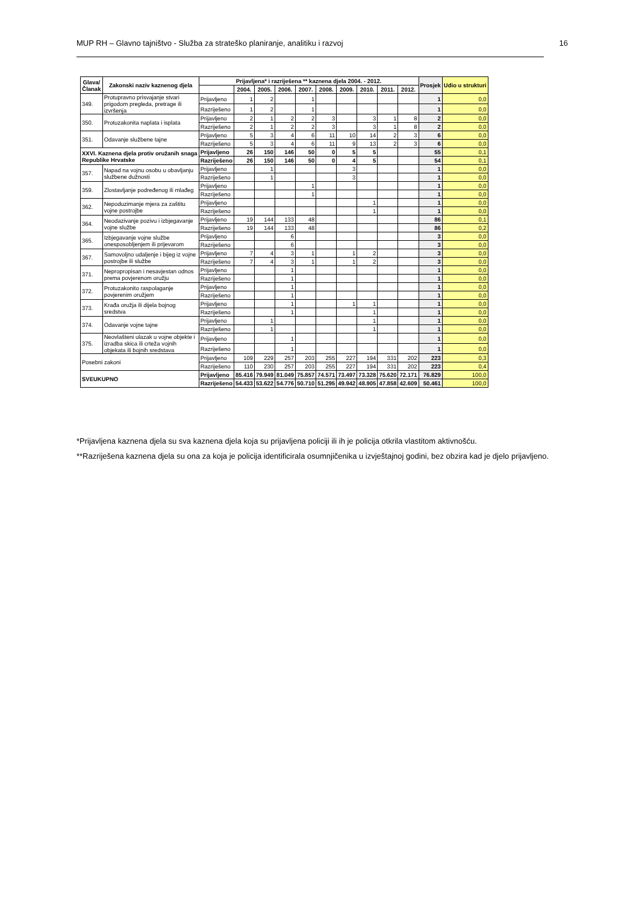MUP RH – Glavno tajništvo - Služba za strateško planiranje, analitiku i razvoj 16
| Glava/ Članak | Zakonski naziv kaznenog djela | Prijavljena* i razriješena ** kaznena djela 2004. - 2012. | | | | | | | | | | Prosjek | Udio u strukturi |
| --- | --- | --- | --- | --- | --- | --- | --- | --- | --- | --- | --- | --- | --- |
| | | | 2004. | 2005. | 2006. | 2007. | 2008. | 2009. | 2010. | 2011. | 2012. | | |
| 349. | Protupravno prisvajanje stvari prigodom pregleda, pretrage ili izvršenja | Prijavljeno | 1 | 2 | | 1 | | | | | | 1 | 0,0 |
| | | Razriješeno | 1 | 2 | | 1 | | | | | | 1 | 0,0 |
| 350. | Protuzakonita naplata i isplata | Prijavljeno | 2 | 1 | 2 | 2 | 3 | | 3 | 1 | 8 | 2 | 0,0 |
| | | Razriješeno | 2 | 1 | 2 | 2 | 3 | | 3 | 1 | 8 | 2 | 0,0 |
| 351. | Odavanje službene tajne | Prijavljeno | 5 | 3 | 4 | 6 | 11 | 10 | 14 | 2 | 3 | 6 | 0,0 |
| | | Razriješeno | 5 | 3 | 4 | 6 | 11 | 9 | 13 | 2 | 3 | 6 | 0,0 |
| XXVI. Kaznena djela protiv oružanih snaga Republike Hrvatske | | Prijavljeno | 26 | 150 | 146 | 50 | 0 | 5 | 5 | | | 55 | 0,1 |
| | | Razriješeno | 26 | 150 | 146 | 50 | 0 | 4 | 5 | | | 54 | 0,1 |
| 357. | Napad na vojnu osobu u obavljanju službene dužnosti | Prijavljeno | | 1 | | | | 3 | | | | 1 | 0,0 |
| | | Razriješeno | | 1 | | | | 3 | | | | 1 | 0,0 |
| 359. | Zlostavljanje podređenog ili mlađeg | Prijavljeno | | | | 1 | | | | | | 1 | 0,0 |
| | | Razriješeno | | | | 1 | | | | | | 1 | 0,0 |
| 362. | Nepoduzimanje mjera za zaštitu vojne postrojbe | Prijavljeno | | | | | | | 1 | | | 1 | 0,0 |
| | | Razriješeno | | | | | | | 1 | | | 1 | 0,0 |
| 364. | Neodazivanje pozivu i izbjegavanje vojne službe | Prijavljeno | 19 | 144 | 133 | 48 | | | | | | 86 | 0,1 |
| | | Razriješeno | 19 | 144 | 133 | 48 | | | | | | 86 | 0,2 |
| 365. | Izbjegavanje vojne službe onesposobljenjem ili prijevarom | Prijavljeno | | | 6 | | | | | | | 3 | 0,0 |
| | | Razriješeno | | | 6 | | | | | | | 3 | 0,0 |
| 367. | Samovoljno udaljenje i bijeg iz vojne postrojbe ili službe | Prijavljeno | 7 | 4 | 3 | 1 | | 1 | 2 | | | 3 | 0,0 |
| | | Razriješeno | 7 | 4 | 3 | 1 | | 1 | 2 | | | 3 | 0,0 |
| 371. | Nepropropisan i nesavjestan odnos prema povjerenom oružju | Prijavljeno | | | 1 | | | | | | | 1 | 0,0 |
| | | Razriješeno | | | 1 | | | | | | | 1 | 0,0 |
| 372. | Protuzakonito raspolaganje povjerenim oružjem | Prijavljeno | | | 1 | | | | | | | 1 | 0,0 |
| | | Razriješeno | | | 1 | | | | | | | 1 | 0,0 |
| 373. | Krađa oružja ili dijela bojnog sredstva | Prijavljeno | | | 1 | | | 1 | 1 | | | 1 | 0,0 |
| | | Razriješeno | | | 1 | | | | 1 | | | 1 | 0,0 |
| 374. | Odavanje vojne tajne | Prijavljeno | | 1 | | | | | 1 | | | 1 | 0,0 |
| | | Razriješeno | | 1 | | | | | 1 | | | 1 | 0,0 |
| 375. | Neovlašteni ulazak u vojne objekte i izradba skica ili crteža vojnih objekata ili bojnih sredstava | Prijavljeno | | | 1 | | | | | | | 1 | 0,0 |
| | | Razriješeno | | | 1 | | | | | | | 1 | 0,0 |
| Posebni zakoni | | Prijavljeno | 109 | 229 | 257 | 203 | 255 | 227 | 194 | 331 | 202 | 223 | 0,3 |
| | | Razriješeno | 110 | 230 | 257 | 203 | 255 | 227 | 194 | 331 | 202 | 223 | 0,4 |
| SVEUKUPNO | | Prijavljeno | 85.416 | 79.949 | 81.049 | 75.857 | 74.571 | 73.497 | 73.328 | 75.620 | 72.171 | 76.829 | 100,0 |
| | | Razriješeno | 54.433 | 53.622 | 54.776 | 50.710 | 51.295 | 49.942 | 48.905 | 47.858 | 42.609 | 50.461 | 100,0 |
*Prijavljena kaznena djela su sva kaznena djela koja su prijavljena policiji ili ih je policija otkrila vlastitom aktivnošću.
**Razriješena kaznena djela su ona za koja je policija identificirala osumnjičenika u izvještajnoj godini, bez obzira kad je djelo prijavljeno.